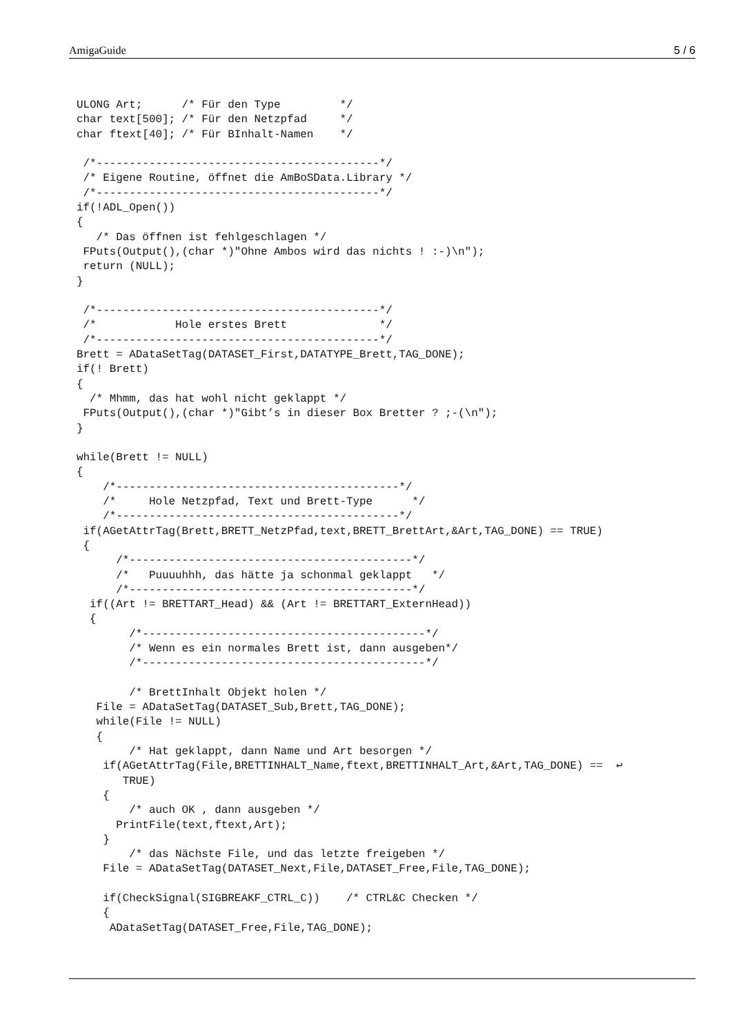AmigaGuide 5 / 6
ULONG Art;      /* Für den Type         */
char text[500]; /* Für den Netzpfad     */
char ftext[40]; /* Für BInhalt-Namen    */

 /*-------------------------------------------*/
 /* Eigene Routine, öffnet die AmBoSData.Library */
 /*-------------------------------------------*/
if(!ADL_Open())
{
   /* Das öffnen ist fehlgeschlagen */
 FPuts(Output(),(char *)"Ohne Ambos wird das nichts ! :-)\n");
 return (NULL);
}

 /*-------------------------------------------*/
 /*            Hole erstes Brett              */
 /*-------------------------------------------*/
Brett = ADataSetTag(DATASET_First,DATATYPE_Brett,TAG_DONE);
if(! Brett)
{
  /* Mhmm, das hat wohl nicht geklappt */
 FPuts(Output(),(char *)"Gibt’s in dieser Box Bretter ? ;-(\n");
}

while(Brett != NULL)
{
    /*-------------------------------------------*/
    /*     Hole Netzpfad, Text und Brett-Type      */
    /*-------------------------------------------*/
 if(AGetAttrTag(Brett,BRETT_NetzPfad,text,BRETT_BrettArt,&Art,TAG_DONE) == TRUE)
 {
      /*-------------------------------------------*/
      /*   Puuuuhhh, das hätte ja schonmal geklappt   */
      /*-------------------------------------------*/
  if((Art != BRETTART_Head) && (Art != BRETTART_ExternHead))
  {
        /*-------------------------------------------*/
        /* Wenn es ein normales Brett ist, dann ausgeben*/
        /*-------------------------------------------*/

        /* BrettInhalt Objekt holen */
   File = ADataSetTag(DATASET_Sub,Brett,TAG_DONE);
   while(File != NULL)
   {
        /* Hat geklappt, dann Name und Art besorgen */
    if(AGetAttrTag(File,BRETTINHALT_Name,ftext,BRETTINHALT_Art,&Art,TAG_DONE) ==  ↩
       TRUE)
    {
        /* auch OK , dann ausgeben */
      PrintFile(text,ftext,Art);
    }
        /* das Nächste File, und das letzte freigeben */
    File = ADataSetTag(DATASET_Next,File,DATASET_Free,File,TAG_DONE);

    if(CheckSignal(SIGBREAKF_CTRL_C))    /* CTRL&C Checken */
    {
     ADataSetTag(DATASET_Free,File,TAG_DONE);